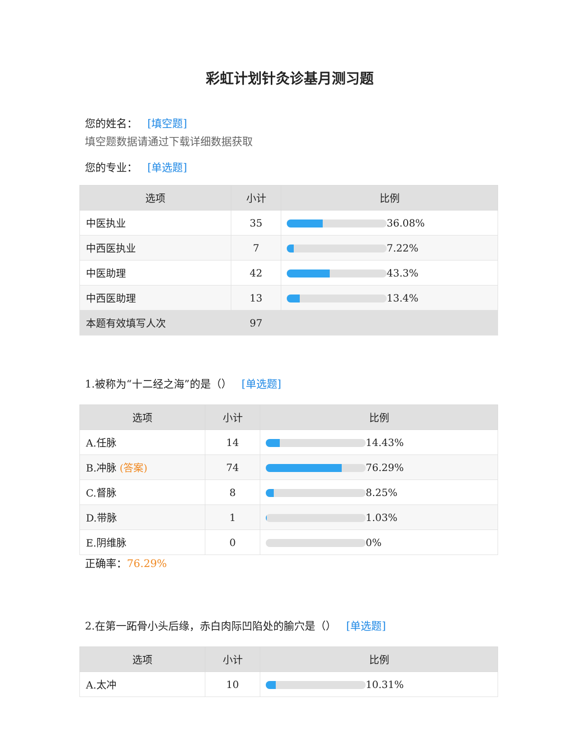彩虹计划针灸诊基月测习题
您的姓名： [填空题]
填空题数据请通过下载详细数据获取
您的专业： [单选题]
| 选项 | 小计 | 比例 |
| --- | --- | --- |
| 中医执业 | 35 | 36.08% |
| 中西医执业 | 7 | 7.22% |
| 中医助理 | 42 | 43.3% |
| 中西医助理 | 13 | 13.4% |
| 本题有效填写人次 | 97 | |
1.被称为“十二经之海”的是（） [单选题]
| 选项 | 小计 | 比例 |
| --- | --- | --- |
| A.任脉 | 14 | 14.43% |
| B.冲脉 (答案) | 74 | 76.29% |
| C.督脉 | 8 | 8.25% |
| D.带脉 | 1 | 1.03% |
| E.阴维脉 | 0 | 0% |
正确率：76.29%
2.在第一跖骨小头后缘，赤白肉际凹陷处的腧穴是（） [单选题]
| 选项 | 小计 | 比例 |
| --- | --- | --- |
| A.太冲 | 10 | 10.31% |